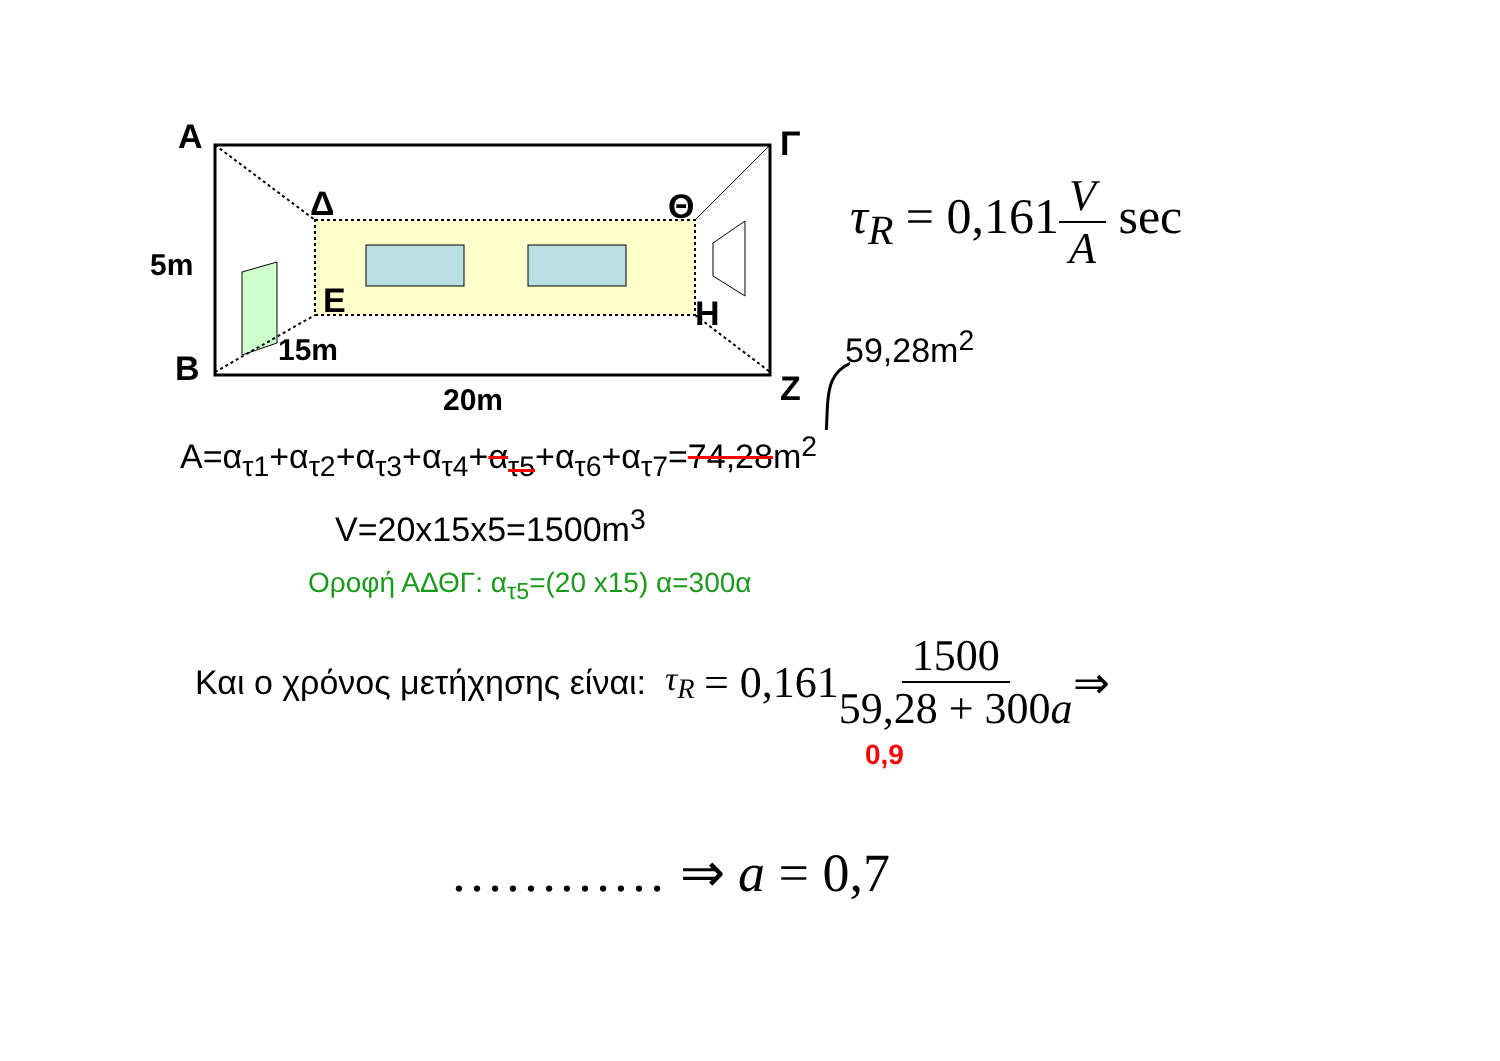A
Δ
Θ
Γ
E
H
B
Z
5m
15m
20m
τ<sub>R</sub> = 0,161 V A sec
59,28m<sup>2</sup>
A=α<sub>τ1</sub>+α<sub>τ2</sub>+α<sub>τ3</sub>+α<sub>τ4</sub>+α<sub>τ5</sub>+α<sub>τ6</sub>+α<sub>τ7</sub>=74,28m<sup>2</sup>
V=20x15x5=1500m<sup>3</sup>
Οροφή ΑΔΘΓ: α<sub>τ5</sub>=(20 x15) α=300α
Και ο χρόνος μετήχησης είναι: τ<sub>R</sub> = 0,161 1500 59,28 + 300a ⇒
0,9
………… ⇒ a = 0,7